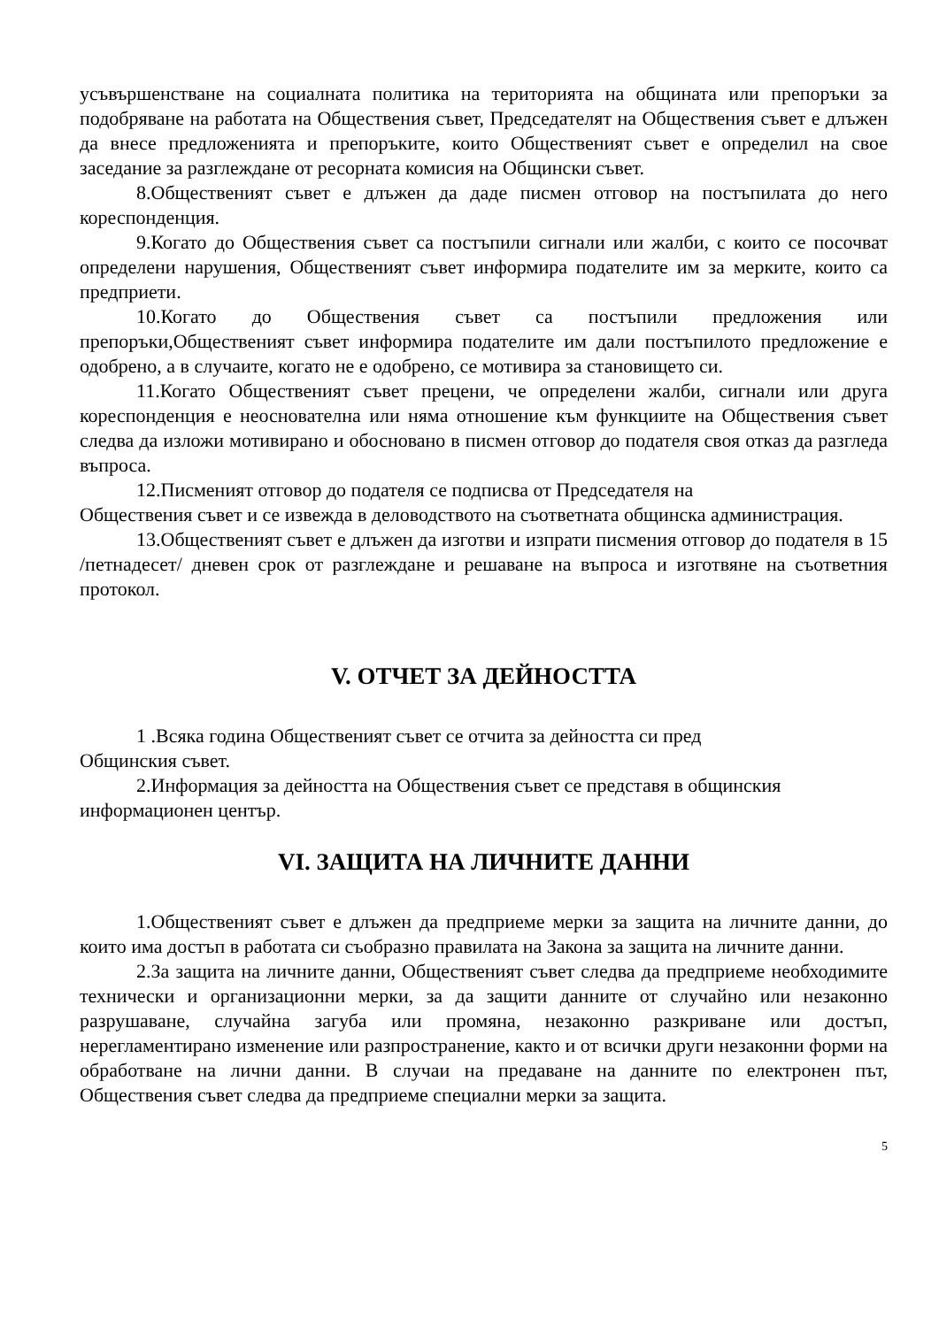усъвършенстване на социалната политика на територията на общината или препоръки за подобряване на работата на Обществения съвет, Председателят на Обществения съвет е длъжен да внесе предложенията и препоръките, които Общественият съвет е определил на свое заседание за разглеждане от ресорната комисия на Общински съвет.
8.Общественият съвет е длъжен да даде писмен отговор на постъпилата до него кореспонденция.
9.Когато до Обществения съвет са постъпили сигнали или жалби, с които се посочват определени нарушения, Общественият съвет информира подателите им за мерките, които са предприети.
10.Когато до Обществения съвет са постъпили предложения или препоръки,Общественият съвет информира подателите им дали постъпилото предложение е одобрено, а в случаите, когато не е одобрено, се мотивира за становището си.
11.Когато Общественият съвет прецени, че определени жалби, сигнали или друга кореспонденция е неоснователна или няма отношение към функциите на Обществения съвет следва да изложи мотивирано и обосновано в писмен отговор до подателя своя отказ да разгледа въпроса.
12.Писменият отговор до подателя се подписва от Председателя на
Обществения съвет и се извежда в деловодството на съответната общинска администрация.
13.Общественият съвет е длъжен да изготви и изпрати писмения отговор до подателя в 15 /петнадесет/ дневен срок от разглеждане и решаване на въпроса и изготвяне на съответния протокол.
V. ОТЧЕТ ЗА ДЕЙНОСТТА
1 .Всяка година Общественият съвет се отчита за дейността си пред
Общинския съвет.
2.Информация за дейността на Обществения съвет се представя в общинския
информационен център.
VI. ЗАЩИТА НА ЛИЧНИТЕ ДАННИ
1.Общественият съвет е длъжен да предприеме мерки за защита на личните данни, до които има достъп в работата си съобразно правилата на Закона за защита на личните данни.
2.За защита на личните данни, Общественият съвет следва да предприеме необходимите технически и организационни мерки, за да защити данните от случайно или незаконно разрушаване, случайна загуба или промяна, незаконно разкриване или достъп, нерегламентирано изменение или разпространение, както и от всички други незаконни форми на обработване на лични данни. В случаи на предаване на данните по електронен път, Обществения съвет следва да предприеме специални мерки за защита.
5